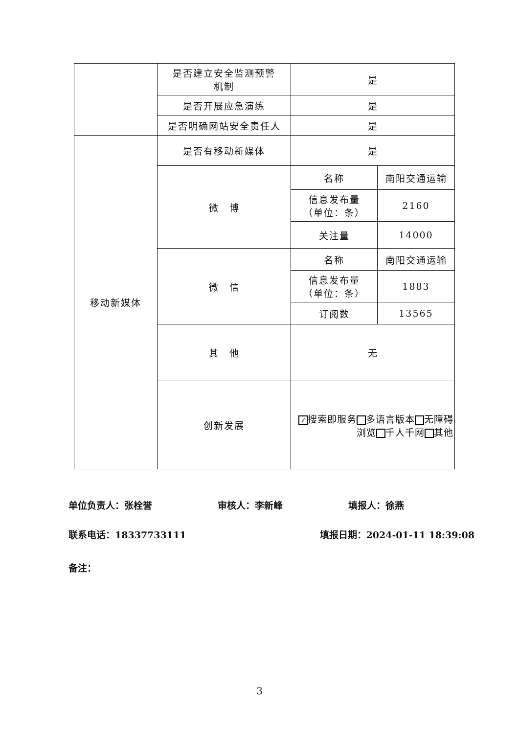| | 是否建立安全监测预警 机制 | 是 | |
| | 是否开展应急演练 | 是 | |
| | 是否明确网站安全责任人 | 是 | |
| 移动新媒体 | 是否有移动新媒体 | 是 | |
| | 微 博 | 名称 | 南阳交通运输 |
| | | 信息发布量 （单位：条） | 2160 |
| | | 关注量 | 14000 |
| | 微 信 | 名称 | 南阳交通运输 |
| | | 信息发布量 （单位：条） | 1883 |
| | | 订阅数 | 13565 |
| | 其 他 | 无 | |
| | 创新发展 | ✓ 搜索即服务 多语言版本 无障碍浏览 千人千网 其他 | |
单位负责人：张栓誉 审核人：李新峰 填报人：徐燕
联系电话：18337733111 填报日期：2024-01-11 18:39:08
备注：
3